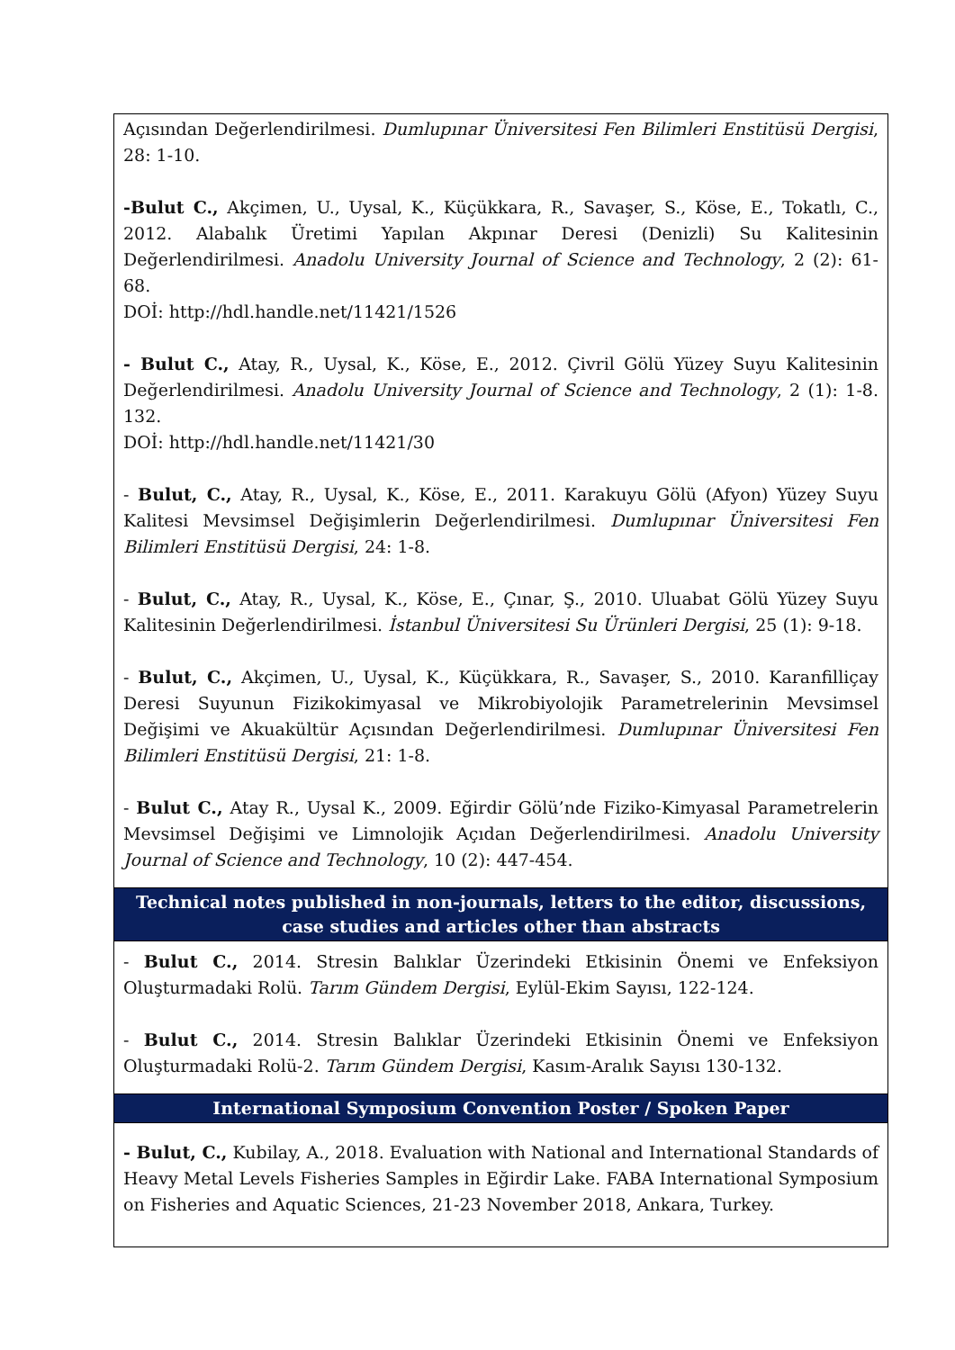| Açısından Değerlendirilmesi. Dumlupınar Üniversitesi Fen Bilimleri Enstitüsü Dergisi , 28: 1-10. -Bulut C., Akçimen, U., Uysal, K., Küçükkara, R., Savaşer, S., Köse, E., Tokatlı, C., 2012. Alabalık Üretimi Yapılan Akpınar Deresi (Denizli) Su Kalitesinin Değerlendirilmesi. Anadolu University Journal of Science and Technology , 2 (2): 61-68. DOİ: http://hdl.handle.net/11421/1526 - Bulut C., Atay, R., Uysal, K., Köse, E., 2012. Çivril Gölü Yüzey Suyu Kalitesinin Değerlendirilmesi. Anadolu University Journal of Science and Technology , 2 (1): 1-8. 132. DOİ: http://hdl.handle.net/11421/30 - Bulut, C., Atay, R., Uysal, K., Köse, E., 2011. Karakuyu Gölü (Afyon) Yüzey Suyu Kalitesi Mevsimsel Değişimlerin Değerlendirilmesi. Dumlupınar Üniversitesi Fen Bilimleri Enstitüsü Dergisi , 24: 1-8. - Bulut, C., Atay, R., Uysal, K., Köse, E., Çınar, Ş., 2010. Uluabat Gölü Yüzey Suyu Kalitesinin Değerlendirilmesi. İstanbul Üniversitesi Su Ürünleri Dergisi , 25 (1): 9-18. - Bulut, C., Akçimen, U., Uysal, K., Küçükkara, R., Savaşer, S., 2010. Karanfilliçay Deresi Suyunun Fizikokimyasal ve Mikrobiyolojik Parametrelerinin Mevsimsel Değişimi ve Akuakültür Açısından Değerlendirilmesi. Dumlupınar Üniversitesi Fen Bilimleri Enstitüsü Dergisi , 21: 1-8. - Bulut C., Atay R., Uysal K., 2009. Eğirdir Gölü’nde Fiziko-Kimyasal Parametrelerin Mevsimsel Değişimi ve Limnolojik Açıdan Değerlendirilmesi. Anadolu University Journal of Science and Technology , 10 (2): 447-454. |
| Technical notes published in non-journals, letters to the editor, discussions, case studies and articles other than abstracts |
| - Bulut C., 2014. Stresin Balıklar Üzerindeki Etkisinin Önemi ve Enfeksiyon Oluşturmadaki Rolü. Tarım Gündem Dergisi , Eylül-Ekim Sayısı, 122-124. - Bulut C., 2014. Stresin Balıklar Üzerindeki Etkisinin Önemi ve Enfeksiyon Oluşturmadaki Rolü-2. Tarım Gündem Dergisi , Kasım-Aralık Sayısı 130-132. |
| International Symposium Convention Poster / Spoken Paper |
| - Bulut, C., Kubilay, A., 2018. Evaluation with National and International Standards of Heavy Metal Levels Fisheries Samples in Eğirdir Lake. FABA International Symposium on Fisheries and Aquatic Sciences, 21-23 November 2018, Ankara, Turkey. |